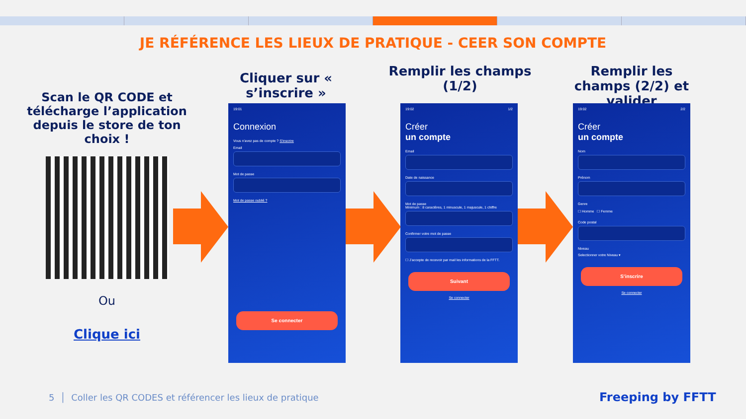JE RÉFÉRENCE LES LIEUX DE PRATIQUE - CEER SON COMPTE
Scan le QR CODE et télécharge l’application depuis le store de ton choix !
Ou
Clique ici
Cliquer sur « s’inscrire »
Remplir les champs (1/2)
Remplir les champs (2/2) et valider
19:01
Connexion
Vous n'avez pas de compte ? S'inscrire
Email
Mot de passe
Mot de passe oublié ?
Se connecter
19:02 1/2
Créer
un compte
Email
Date de naissance
Mot de passe
Minimum : 8 caractères, 1 minuscule, 1 majuscule, 1 chiffre
Confirmer votre mot de passe
☐ J’accepte de recevoir par mail les informations de la FFTT.
Suivant
Se connecter
19:02 2/2
Créer
un compte
Nom
Prénom
Genre
☐ Homme ☐ Femme
Code postal
Niveau
Selectionner votre Niveau ▾
S’inscrire
Se connecter
5 │ Coller les QR CODES et référencer les lieux de pratique
Freeping by FFTT